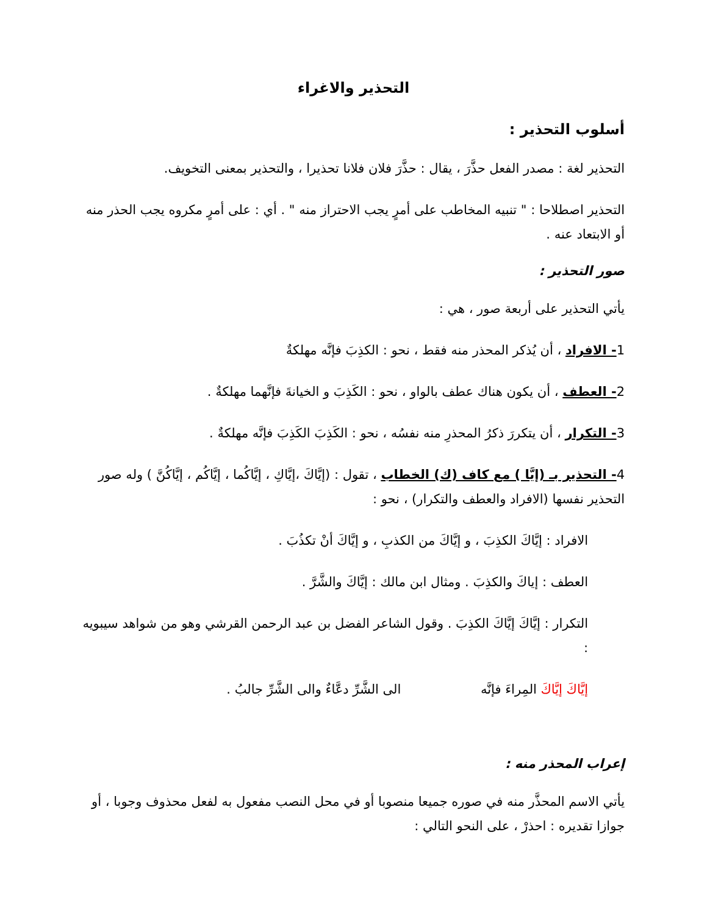التحذير والاغراء
أسلوب التحذير :
التحذير لغة : مصدر الفعل حذَّرَ ، يقال : حذَّرَ فلان فلانا تحذيرا ، والتحذير بمعنى التخويف.
التحذير اصطلاحا : " تنبيه المخاطب على أمرٍ يجب الاحتراز منه " . أي : على أمرٍ مكروه يجب الحذر منه أو الابتعاد عنه .
صور التحذير :
يأتي التحذير على أربعة صور ، هي :
1- الافراد ، أن يُذكر المحذر منه فقط ، نحو : الكذِبَ فإنَّه مهلكةٌ
2- العطف ، أن يكون هناك عطف بالواو ، نحو : الكَذِبَ و الخيانةَ فإنَّهما مهلكةٌ .
3- التكرار ، أن يتكررَ ذكرُ المحذرِ منه نفسُه ، نحو : الكَذِبَ الكَذِبَ فإنَّه مهلكةٌ .
4- التحذير بـ (إيَّا ) مع كاف (ك) الخطاب ، تقول : (إيَّاكَ ،إيَّاكِ ، إيَّاكُما ، إيَّاكُم ، إيَّاكُنَّ ) وله صور التحذير نفسها (الافراد والعطف والتكرار) ، نحو :
الافراد : إيَّاكَ الكذِبَ ، و إيَّاكَ من الكذبِ ، و إيَّاكَ أنْ تكذُبَ .
العطف : إياكَ والكذِبَ . ومثال ابن مالك : إيَّاكَ والشَّرَّ .
التكرار : إيَّاكَ إيَّاكَ الكذِبَ . وقول الشاعر الفضل بن عبد الرحمن القرشي وهو من شواهد سيبويه :
إيَّاكَ إيَّاكَ المِراءَ فإنَّه الى الشَّرِّ دعَّاءٌ والى الشَّرِّ جالبُ .
إعراب المحذر منه :
يأتي الاسم المحذَّر منه في صوره جميعا منصوبا أو في محل النصب مفعول به لفعل محذوف وجوبا ، أو جوازا تقديره : احذرْ ، على النحو التالي :